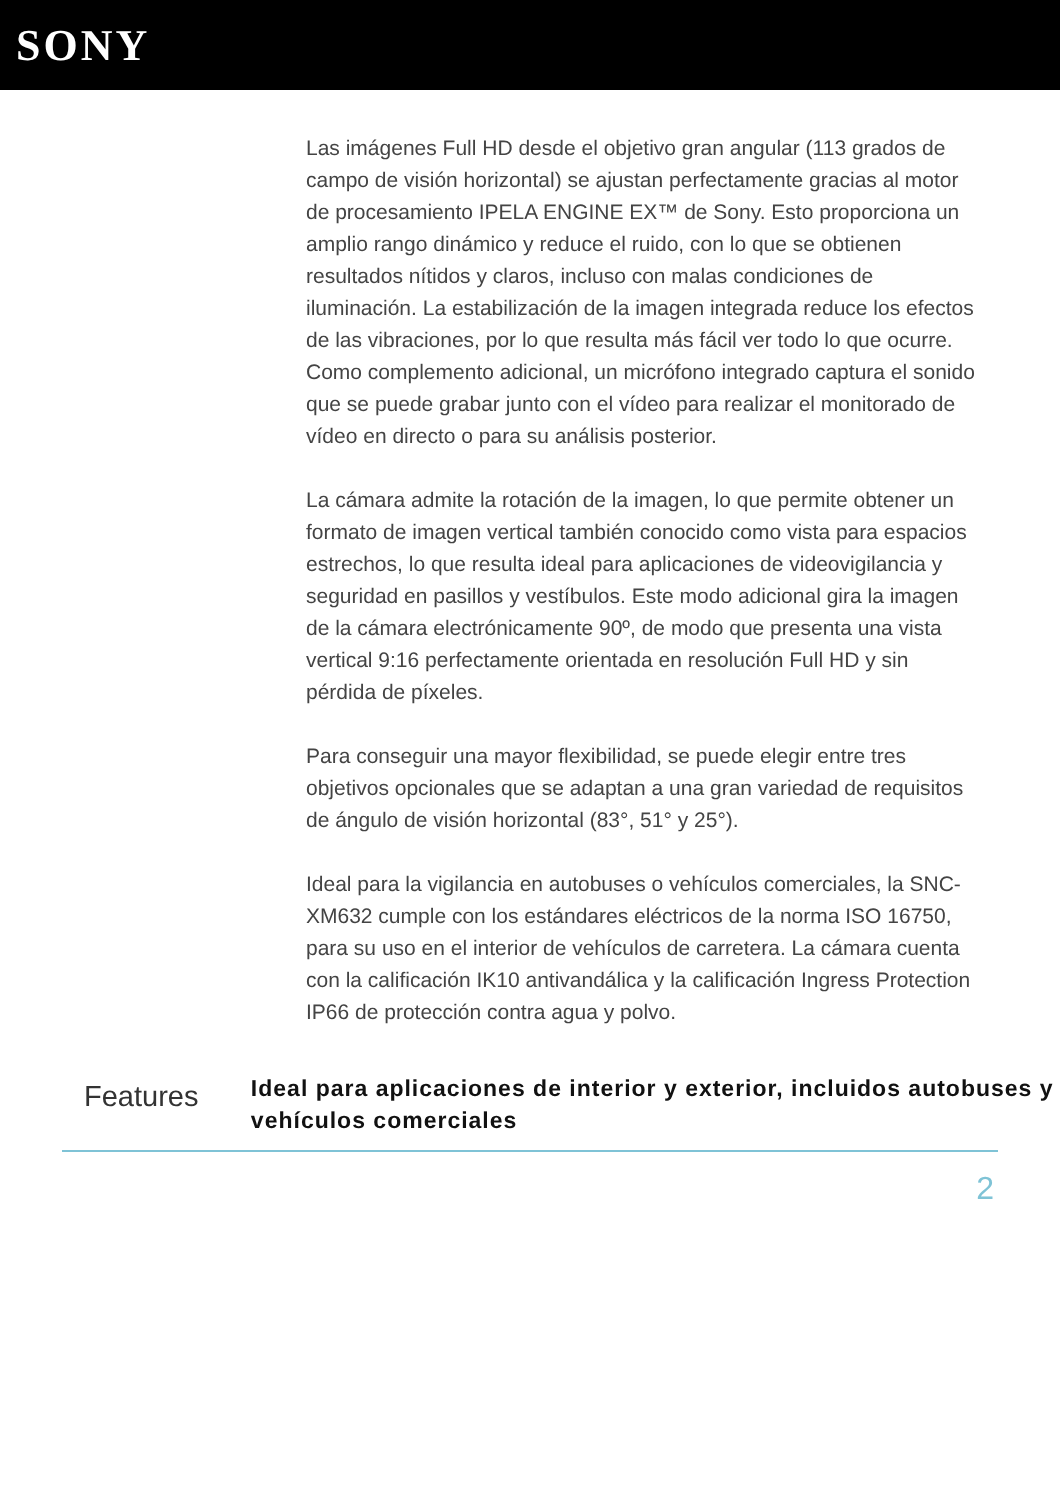SONY
Las imágenes Full HD desde el objetivo gran angular (113 grados de campo de visión horizontal) se ajustan perfectamente gracias al motor de procesamiento IPELA ENGINE EX™ de Sony. Esto proporciona un amplio rango dinámico y reduce el ruido, con lo que se obtienen resultados nítidos y claros, incluso con malas condiciones de iluminación. La estabilización de la imagen integrada reduce los efectos de las vibraciones, por lo que resulta más fácil ver todo lo que ocurre. Como complemento adicional, un micrófono integrado captura el sonido que se puede grabar junto con el vídeo para realizar el monitorado de vídeo en directo o para su análisis posterior.
La cámara admite la rotación de la imagen, lo que permite obtener un formato de imagen vertical también conocido como vista para espacios estrechos, lo que resulta ideal para aplicaciones de videovigilancia y seguridad en pasillos y vestíbulos. Este modo adicional gira la imagen de la cámara electrónicamente 90º, de modo que presenta una vista vertical 9:16 perfectamente orientada en resolución Full HD y sin pérdida de píxeles.
Para conseguir una mayor flexibilidad, se puede elegir entre tres objetivos opcionales que se adaptan a una gran variedad de requisitos de ángulo de visión horizontal (83°, 51° y 25°).
Ideal para la vigilancia en autobuses o vehículos comerciales, la SNC-XM632 cumple con los estándares eléctricos de la norma ISO 16750, para su uso en el interior de vehículos de carretera. La cámara cuenta con la calificación IK10 antivandálica y la calificación Ingress Protection IP66 de protección contra agua y polvo.
Features
Ideal para aplicaciones de interior y exterior, incluidos autobuses y vehículos comerciales
2